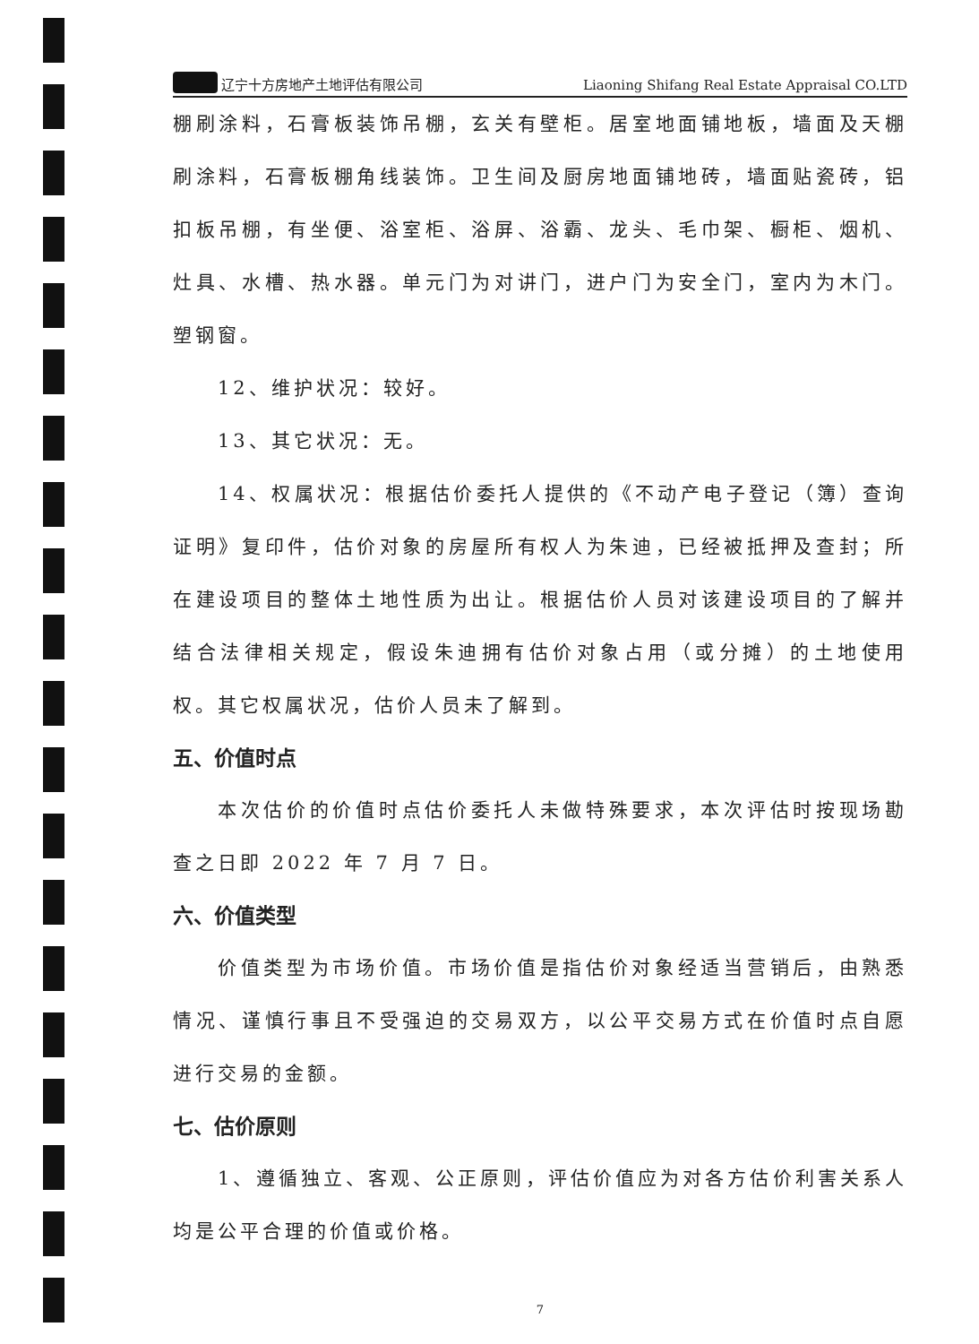辽宁十方房地产土地评估有限公司 Liaoning Shifang Real Estate Appraisal CO.LTD
棚刷涂料，石膏板装饰吊棚，玄关有壁柜。居室地面铺地板，墙面及天棚刷涂料，石膏板棚角线装饰。卫生间及厨房地面铺地砖，墙面贴瓷砖，铝扣板吊棚，有坐便、浴室柜、浴屏、浴霸、龙头、毛巾架、橱柜、烟机、灶具、水槽、热水器。单元门为对讲门，进户门为安全门，室内为木门。塑钢窗。
12、维护状况：较好。
13、其它状况：无。
14、权属状况：根据估价委托人提供的《不动产电子登记（簿）查询证明》复印件，估价对象的房屋所有权人为朱迪，已经被抵押及查封；所在建设项目的整体土地性质为出让。根据估价人员对该建设项目的了解并结合法律相关规定，假设朱迪拥有估价对象占用（或分摊）的土地使用权。其它权属状况，估价人员未了解到。
五、价值时点
本次估价的价值时点估价委托人未做特殊要求，本次评估时按现场勘查之日即 2022 年 7 月 7 日。
六、价值类型
价值类型为市场价值。市场价值是指估价对象经适当营销后，由熟悉情况、谨慎行事且不受强迫的交易双方，以公平交易方式在价值时点自愿进行交易的金额。
七、估价原则
1、遵循独立、客观、公正原则，评估价值应为对各方估价利害关系人均是公平合理的价值或价格。
7